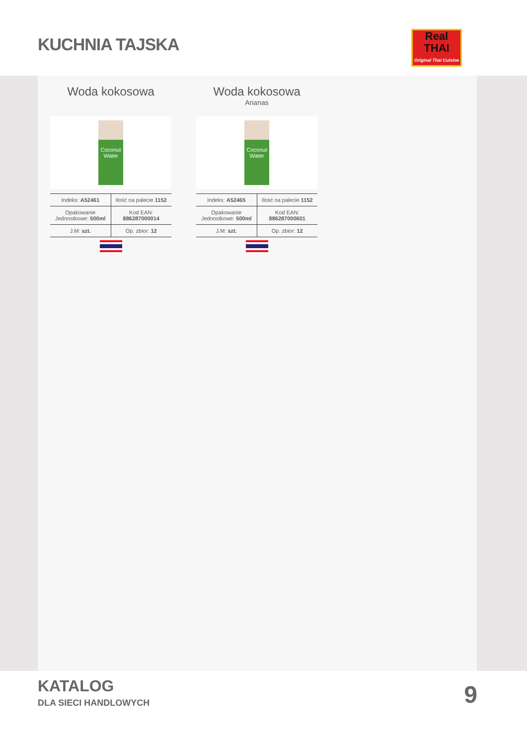KUCHNIA TAJSKA
Real
THAI
Original Thai Cuisine
Woda kokosowa
Coconut Water
| Indeks: A52461 | Ilość na palecie 1152 |
| Opakowanie Jednostkowe: 500ml | Kod EAN: 886287000014 |
| J.M: szt. | Op. zbior: 12 |
Woda kokosowa
Ananas
Coconut Water
| Indeks: A52465 | Ilość na palecie 1152 |
| Opakowanie Jednostkowe: 500ml | Kod EAN: 886287000601 |
| J.M: szt. | Op. zbior: 12 |
KATALOG
DLA SIECI HANDLOWYCH 9